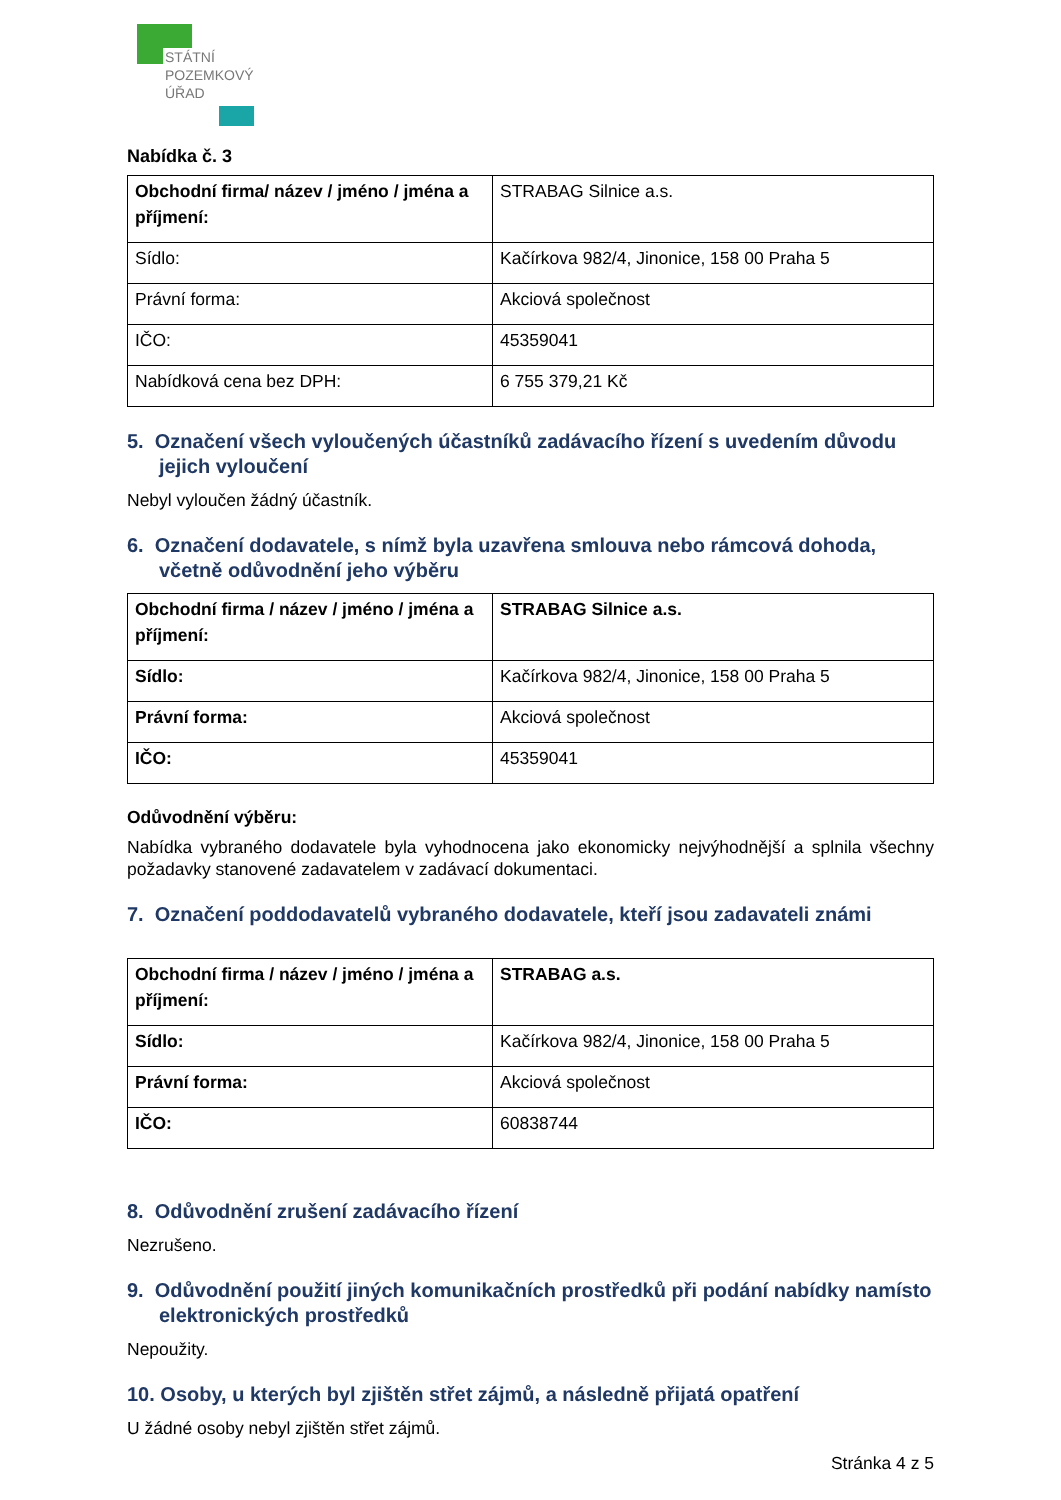STÁTNÍ
POZEMKOVÝ
ÚŘAD
Nabídka č. 3
| Obchodní firma/ název / jméno / jména a příjmení: | STRABAG Silnice a.s. |
| Sídlo: | Kačírkova 982/4, Jinonice, 158 00 Praha 5 |
| Právní forma: | Akciová společnost |
| IČO: | 45359041 |
| Nabídková cena bez DPH: | 6 755 379,21 Kč |
5. Označení všech vyloučených účastníků zadávacího řízení s uvedením důvodu jejich vyloučení
Nebyl vyloučen žádný účastník.
6. Označení dodavatele, s nímž byla uzavřena smlouva nebo rámcová dohoda, včetně odůvodnění jeho výběru
| Obchodní firma / název / jméno / jména a příjmení: | STRABAG Silnice a.s. |
| Sídlo: | Kačírkova 982/4, Jinonice, 158 00 Praha 5 |
| Právní forma: | Akciová společnost |
| IČO: | 45359041 |
Odůvodnění výběru:
Nabídka vybraného dodavatele byla vyhodnocena jako ekonomicky nejvýhodnější a splnila všechny požadavky stanovené zadavatelem v zadávací dokumentaci.
7. Označení poddodavatelů vybraného dodavatele, kteří jsou zadavateli známi
| Obchodní firma / název / jméno / jména a příjmení: | STRABAG a.s. |
| Sídlo: | Kačírkova 982/4, Jinonice, 158 00 Praha 5 |
| Právní forma: | Akciová společnost |
| IČO: | 60838744 |
8. Odůvodnění zrušení zadávacího řízení
Nezrušeno.
9. Odůvodnění použití jiných komunikačních prostředků při podání nabídky namísto elektronických prostředků
Nepoužity.
10. Osoby, u kterých byl zjištěn střet zájmů, a následně přijatá opatření
U žádné osoby nebyl zjištěn střet zájmů.
Stránka 4 z 5